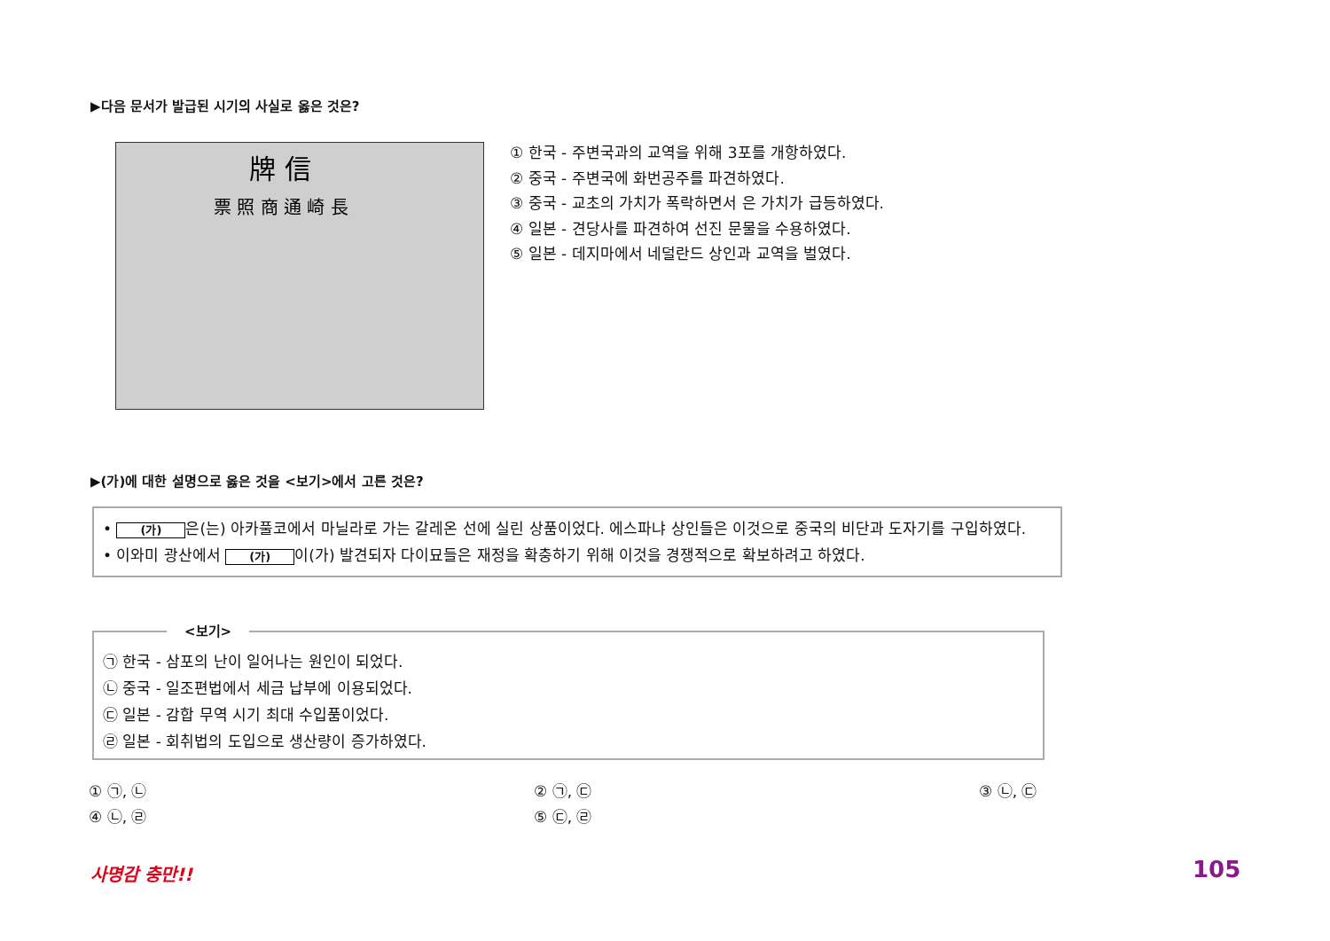▶다음 문서가 발급된 시기의 사실로 옳은 것은?
牌 信
票 照 商 通 崎 長
① 한국 - 주변국과의 교역을 위해 3포를 개항하였다.
② 중국 - 주변국에 화번공주를 파견하였다.
③ 중국 - 교초의 가치가 폭락하면서 은 가치가 급등하였다.
④ 일본 - 견당사를 파견하여 선진 문물을 수용하였다.
⑤ 일본 - 데지마에서 네덜란드 상인과 교역을 벌였다.
▶(가)에 대한 설명으로 옳은 것을 <보기>에서 고른 것은?
• (가) 은(는) 아카풀코에서 마닐라로 가는 갈레온 선에 실린 상품이었다. 에스파냐 상인들은 이것으로 중국의 비단과 도자기를 구입하였다.
• 이와미 광산에서 (가) 이(가) 발견되자 다이묘들은 재정을 확충하기 위해 이것을 경쟁적으로 확보하려고 하였다.
㉠ 한국 - 삼포의 난이 일어나는 원인이 되었다.
㉡ 중국 - 일조편법에서 세금 납부에 이용되었다.
㉢ 일본 - 감합 무역 시기 최대 수입품이었다.
㉣ 일본 - 회취법의 도입으로 생산량이 증가하였다.
<보기>
① ㉠, ㉡
④ ㉡, ㉣
② ㉠, ㉢
⑤ ㉢, ㉣
③ ㉡, ㉢
사명감 충만!! 105